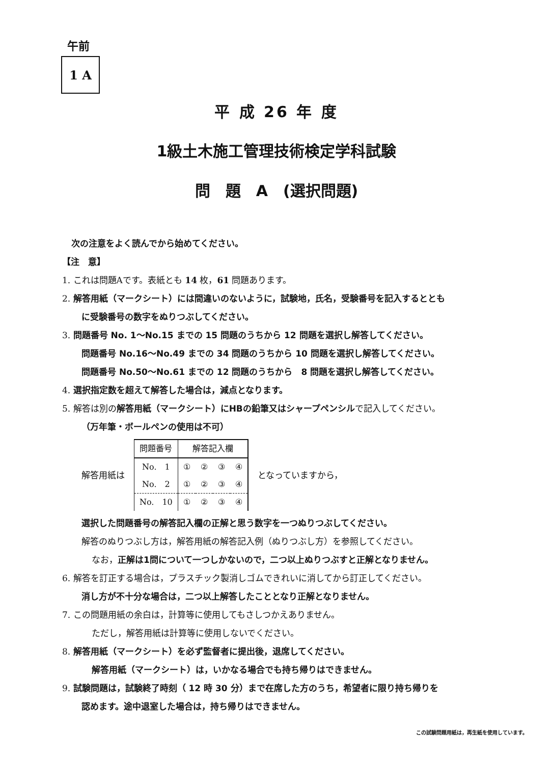午前
1 A
平 成 26 年 度
1級土木施工管理技術検定学科試験
問　題　A　(選択問題)
次の注意をよく読んでから始めてください。
【注　意】
1. これは問題Aです。表紙とも 14 枚，61 問題あります。
2. 解答用紙（マークシート）には間違いのないように，試験地，氏名，受験番号を記入するととも
に受験番号の数字をぬりつぶしてください。
3. 問題番号 No. 1〜No.15 までの 15 問題のうちから 12 問題を選択し解答してください。
問題番号 No.16〜No.49 までの 34 問題のうちから 10 問題を選択し解答してください。
問題番号 No.50〜No.61 までの 12 問題のうちから　8 問題を選択し解答してください。
4. 選択指定数を超えて解答した場合は，減点となります。
5. 解答は別の解答用紙（マークシート）にHBの鉛筆又はシャープペンシルで記入してください。
（万年筆・ボールペンの使用は不可）
解答用紙は
| 問題番号 | 解答記入欄 | | | |
| --- | --- | --- | --- | --- |
| No. 1 | ① | ② | ③ | ④ |
| No. 2 | ① | ② | ③ | ④ |
| No. 10 | ① | ② | ③ | ④ |
となっていますから，
選択した問題番号の解答記入欄の正解と思う数字を一つぬりつぶしてください。
解答のぬりつぶし方は，解答用紙の解答記入例（ぬりつぶし方）を参照してください。
なお，正解は1問について一つしかないので，二つ以上ぬりつぶすと正解となりません。
6. 解答を訂正する場合は，プラスチック製消しゴムできれいに消してから訂正してください。
消し方が不十分な場合は，二つ以上解答したこととなり正解となりません。
7. この問題用紙の余白は，計算等に使用してもさしつかえありません。
ただし，解答用紙は計算等に使用しないでください。
8. 解答用紙（マークシート）を必ず監督者に提出後，退席してください。
解答用紙（マークシート）は，いかなる場合でも持ち帰りはできません。
9. 試験問題は，試験終了時刻（ 12 時 30 分）まで在席した方のうち，希望者に限り持ち帰りを
認めます。途中退室した場合は，持ち帰りはできません。
この試験問題用紙は，再生紙を使用しています。